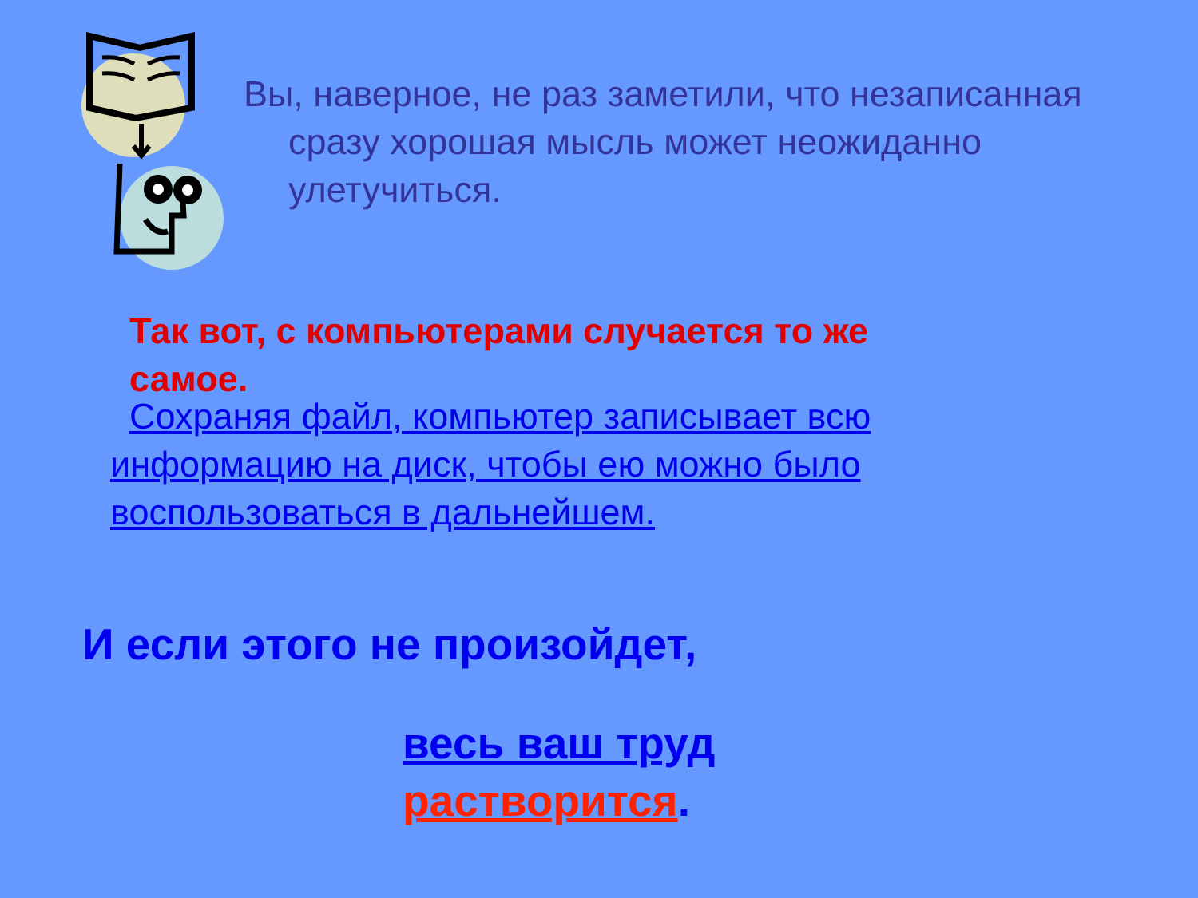Вы, наверное, не раз заметили, что незаписанная сразу хорошая мысль может неожиданно улетучиться.
Так вот, с компьютерами случается то же самое.
Сохраняя файл, компьютер записывает всю информацию на диск, чтобы ею можно было воспользоваться в дальнейшем.
И если этого не произойдет,
весь ваш труд
растворится.